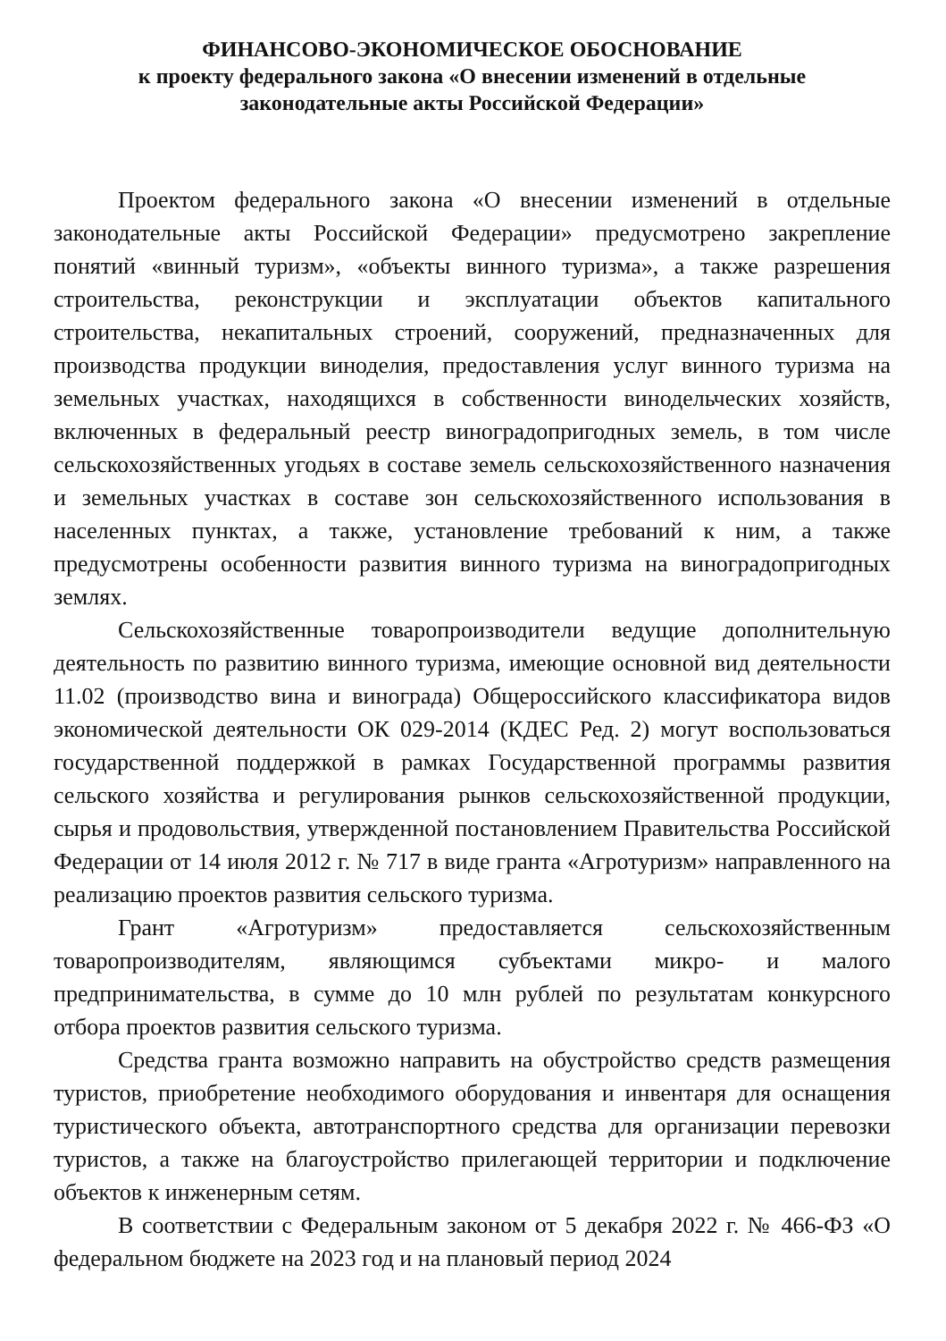ФИНАНСОВО-ЭКОНОМИЧЕСКОЕ ОБОСНОВАНИЕ
к проекту федерального закона «О внесении изменений в отдельные
законодательные акты Российской Федерации»
Проектом федерального закона «О внесении изменений в отдельные законодательные акты Российской Федерации» предусмотрено закрепление понятий «винный туризм», «объекты винного туризма», а также разрешения строительства, реконструкции и эксплуатации объектов капитального строительства, некапитальных строений, сооружений, предназначенных для производства продукции виноделия, предоставления услуг винного туризма на земельных участках, находящихся в собственности винодельческих хозяйств, включенных в федеральный реестр виноградопригодных земель, в том числе сельскохозяйственных угодьях в составе земель сельскохозяйственного назначения и земельных участках в составе зон сельскохозяйственного использования в населенных пунктах, а также, установление требований к ним, а также предусмотрены особенности развития винного туризма на виноградопригодных землях.
Сельскохозяйственные товаропроизводители ведущие дополнительную деятельность по развитию винного туризма, имеющие основной вид деятельности 11.02 (производство вина и винограда) Общероссийского классификатора видов экономической деятельности ОК 029-2014 (КДЕС Ред. 2) могут воспользоваться государственной поддержкой в рамках Государственной программы развития сельского хозяйства и регулирования рынков сельскохозяйственной продукции, сырья и продовольствия, утвержденной постановлением Правительства Российской Федерации от 14 июля 2012 г. № 717 в виде гранта «Агротуризм» направленного на реализацию проектов развития сельского туризма.
Грант «Агротуризм» предоставляется сельскохозяйственным товаропроизводителям, являющимся субъектами микро- и малого предпринимательства, в сумме до 10 млн рублей по результатам конкурсного отбора проектов развития сельского туризма.
Средства гранта возможно направить на обустройство средств размещения туристов, приобретение необходимого оборудования и инвентаря для оснащения туристического объекта, автотранспортного средства для организации перевозки туристов, а также на благоустройство прилегающей территории и подключение объектов к инженерным сетям.
В соответствии с Федеральным законом от 5 декабря 2022 г. № 466-ФЗ «О федеральном бюджете на 2023 год и на плановый период 2024